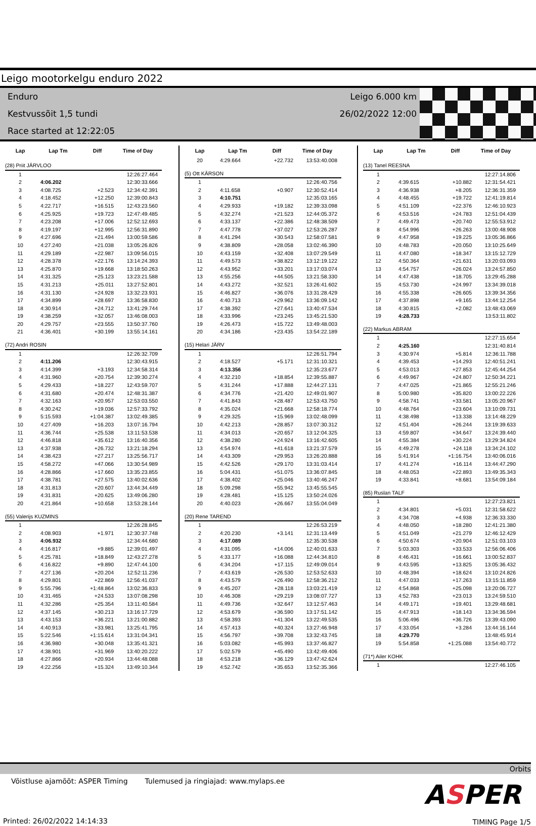Leigo mootorkelgu enduro 2022
Enduro
Kestvussõit 1,5 tundi
Race started at 12:22:05
Leigo 6.000 km
26/02/2022 12:00
| Lap | Lap Tm | Diff | Time of Day |
| --- | --- | --- | --- |
| (28) Priit JÄRVLOO | | | |
| 1 | | | 12:26:27.464 |
| 2 | 4:06.202 | | 12:30:33.666 |
| 3 | 4:08.725 | +2.523 | 12:34:42.391 |
| 4 | 4:18.452 | +12.250 | 12:39:00.843 |
| 5 | 4:22.717 | +16.515 | 12:43:23.560 |
| 6 | 4:25.925 | +19.723 | 12:47:49.485 |
| 7 | 4:23.208 | +17.006 | 12:52:12.693 |
| 8 | 4:19.197 | +12.995 | 12:56:31.890 |
| 9 | 4:27.696 | +21.494 | 13:00:59.586 |
| 10 | 4:27.240 | +21.038 | 13:05:26.826 |
| 11 | 4:29.189 | +22.987 | 13:09:56.015 |
| 12 | 4:28.378 | +22.176 | 13:14:24.393 |
| 13 | 4:25.870 | +19.668 | 13:18:50.263 |
| 14 | 4:31.325 | +25.123 | 13:23:21.588 |
| 15 | 4:31.213 | +25.011 | 13:27:52.801 |
| 16 | 4:31.130 | +24.928 | 13:32:23.931 |
| 17 | 4:34.899 | +28.697 | 13:36:58.830 |
| 18 | 4:30.914 | +24.712 | 13:41:29.744 |
| 19 | 4:38.259 | +32.057 | 13:46:08.003 |
| 20 | 4:29.757 | +23.555 | 13:50:37.760 |
| 21 | 4:36.401 | +30.199 | 13:55:14.161 |
| (72) Andri ROSIN | | | |
| 1 | | | 12:26:32.709 |
| 2 | 4:11.206 | | 12:30:43.915 |
| 3 | 4:14.399 | +3.193 | 12:34:58.314 |
| 4 | 4:31.960 | +20.754 | 12:39:30.274 |
| 5 | 4:29.433 | +18.227 | 12:43:59.707 |
| 6 | 4:31.680 | +20.474 | 12:48:31.387 |
| 7 | 4:32.163 | +20.957 | 12:53:03.550 |
| 8 | 4:30.242 | +19.036 | 12:57:33.792 |
| 9 | 5:15.593 | +1:04.387 | 13:02:49.385 |
| 10 | 4:27.409 | +16.203 | 13:07:16.794 |
| 11 | 4:36.744 | +25.538 | 13:11:53.538 |
| 12 | 4:46.818 | +35.612 | 13:16:40.356 |
| 13 | 4:37.938 | +26.732 | 13:21:18.294 |
| 14 | 4:38.423 | +27.217 | 13:25:56.717 |
| 15 | 4:58.272 | +47.066 | 13:30:54.989 |
| 16 | 4:28.866 | +17.660 | 13:35:23.855 |
| 17 | 4:38.781 | +27.575 | 13:40:02.636 |
| 18 | 4:31.813 | +20.607 | 13:44:34.449 |
| 19 | 4:31.831 | +20.625 | 13:49:06.280 |
| 20 | 4:21.864 | +10.658 | 13:53:28.144 |
| (55) Valerijs KUZMINS | | | |
| 1 | | | 12:26:28.845 |
| 2 | 4:08.903 | +1.971 | 12:30:37.748 |
| 3 | 4:06.932 | | 12:34:44.680 |
| 4 | 4:16.817 | +9.885 | 12:39:01.497 |
| 5 | 4:25.781 | +18.849 | 12:43:27.278 |
| 6 | 4:16.822 | +9.890 | 12:47:44.100 |
| 7 | 4:27.136 | +20.204 | 12:52:11.236 |
| 8 | 4:29.801 | +22.869 | 12:56:41.037 |
| 9 | 5:55.796 | +1:48.864 | 13:02:36.833 |
| 10 | 4:31.465 | +24.533 | 13:07:08.298 |
| 11 | 4:32.286 | +25.354 | 13:11:40.584 |
| 12 | 4:37.145 | +30.213 | 13:16:17.729 |
| 13 | 4:43.153 | +36.221 | 13:21:00.882 |
| 14 | 4:40.913 | +33.981 | 13:25:41.795 |
| 15 | 5:22.546 | +1:15.614 | 13:31:04.341 |
| 16 | 4:36.980 | +30.048 | 13:35:41.321 |
| 17 | 4:38.901 | +31.969 | 13:40:20.222 |
| 18 | 4:27.866 | +20.934 | 13:44:48.088 |
| 19 | 4:22.256 | +15.324 | 13:49:10.344 |
| Lap | Lap Tm | Diff | Time of Day |
| --- | --- | --- | --- |
| 20 | 4:29.664 | +22.732 | 13:53:40.008 |
| (5) Ott KÄRSON | | | |
| 1 | | | 12:26:40.756 |
| 2 | 4:11.658 | +0.907 | 12:30:52.414 |
| 3 | 4:10.751 | | 12:35:03.165 |
| 4 | 4:29.933 | +19.182 | 12:39:33.098 |
| 5 | 4:32.274 | +21.523 | 12:44:05.372 |
| 6 | 4:33.137 | +22.386 | 12:48:38.509 |
| 7 | 4:47.778 | +37.027 | 12:53:26.287 |
| 8 | 4:41.294 | +30.543 | 12:58:07.581 |
| 9 | 4:38.809 | +28.058 | 13:02:46.390 |
| 10 | 4:43.159 | +32.408 | 13:07:29.549 |
| 11 | 4:49.573 | +38.822 | 13:12:19.122 |
| 12 | 4:43.952 | +33.201 | 13:17:03.074 |
| 13 | 4:55.256 | +44.505 | 13:21:58.330 |
| 14 | 4:43.272 | +32.521 | 13:26:41.602 |
| 15 | 4:46.827 | +36.076 | 13:31:28.429 |
| 16 | 4:40.713 | +29.962 | 13:36:09.142 |
| 17 | 4:38.392 | +27.641 | 13:40:47.534 |
| 18 | 4:33.996 | +23.245 | 13:45:21.530 |
| 19 | 4:26.473 | +15.722 | 13:49:48.003 |
| 20 | 4:34.186 | +23.435 | 13:54:22.189 |
| (15) Helari JÄRV | | | |
| 1 | | | 12:26:51.794 |
| 2 | 4:18.527 | +5.171 | 12:31:10.321 |
| 3 | 4:13.356 | | 12:35:23.677 |
| 4 | 4:32.210 | +18.854 | 12:39:55.887 |
| 5 | 4:31.244 | +17.888 | 12:44:27.131 |
| 6 | 4:34.776 | +21.420 | 12:49:01.907 |
| 7 | 4:41.843 | +28.487 | 12:53:43.750 |
| 8 | 4:35.024 | +21.668 | 12:58:18.774 |
| 9 | 4:29.325 | +15.969 | 13:02:48.099 |
| 10 | 4:42.213 | +28.857 | 13:07:30.312 |
| 11 | 4:34.013 | +20.657 | 13:12:04.325 |
| 12 | 4:38.280 | +24.924 | 13:16:42.605 |
| 13 | 4:54.974 | +41.618 | 13:21:37.579 |
| 14 | 4:43.309 | +29.953 | 13:26:20.888 |
| 15 | 4:42.526 | +29.170 | 13:31:03.414 |
| 16 | 5:04.431 | +51.075 | 13:36:07.845 |
| 17 | 4:38.402 | +25.046 | 13:40:46.247 |
| 18 | 5:09.298 | +55.942 | 13:45:55.545 |
| 19 | 4:28.481 | +15.125 | 13:50:24.026 |
| 20 | 4:40.023 | +26.667 | 13:55:04.049 |
| (20) Rene TAREND | | | |
| 1 | | | 12:26:53.219 |
| 2 | 4:20.230 | +3.141 | 12:31:13.449 |
| 3 | 4:17.089 | | 12:35:30.538 |
| 4 | 4:31.095 | +14.006 | 12:40:01.633 |
| 5 | 4:33.177 | +16.088 | 12:44:34.810 |
| 6 | 4:34.204 | +17.115 | 12:49:09.014 |
| 7 | 4:43.619 | +26.530 | 12:53:52.633 |
| 8 | 4:43.579 | +26.490 | 12:58:36.212 |
| 9 | 4:45.207 | +28.118 | 13:03:21.419 |
| 10 | 4:46.308 | +29.219 | 13:08:07.727 |
| 11 | 4:49.736 | +32.647 | 13:12:57.463 |
| 12 | 4:53.679 | +36.590 | 13:17:51.142 |
| 13 | 4:58.393 | +41.304 | 13:22:49.535 |
| 14 | 4:57.413 | +40.324 | 13:27:46.948 |
| 15 | 4:56.797 | +39.708 | 13:32:43.745 |
| 16 | 5:03.082 | +45.993 | 13:37:46.827 |
| 17 | 5:02.579 | +45.490 | 13:42:49.406 |
| 18 | 4:53.218 | +36.129 | 13:47:42.624 |
| 19 | 4:52.742 | +35.653 | 13:52:35.366 |
| Lap | Lap Tm | Diff | Time of Day |
| --- | --- | --- | --- |
| (13) Tanel REESNA | | | |
| 1 | | | 12:27:14.806 |
| 2 | 4:39.615 | +10.882 | 12:31:54.421 |
| 3 | 4:36.938 | +8.205 | 12:36:31.359 |
| 4 | 4:48.455 | +19.722 | 12:41:19.814 |
| 5 | 4:51.109 | +22.376 | 12:46:10.923 |
| 6 | 4:53.516 | +24.783 | 12:51:04.439 |
| 7 | 4:49.473 | +20.740 | 12:55:53.912 |
| 8 | 4:54.996 | +26.263 | 13:00:48.908 |
| 9 | 4:47.958 | +19.225 | 13:05:36.866 |
| 10 | 4:48.783 | +20.050 | 13:10:25.649 |
| 11 | 4:47.080 | +18.347 | 13:15:12.729 |
| 12 | 4:50.364 | +21.631 | 13:20:03.093 |
| 13 | 4:54.757 | +26.024 | 13:24:57.850 |
| 14 | 4:47.438 | +18.705 | 13:29:45.288 |
| 15 | 4:53.730 | +24.997 | 13:34:39.018 |
| 16 | 4:55.338 | +26.605 | 13:39:34.356 |
| 17 | 4:37.898 | +9.165 | 13:44:12.254 |
| 18 | 4:30.815 | +2.082 | 13:48:43.069 |
| 19 | 4:28.733 | | 13:53:11.802 |
| (22) Markus ABRAM | | | |
| 1 | | | 12:27:15.654 |
| 2 | 4:25.160 | | 12:31:40.814 |
| 3 | 4:30.974 | +5.814 | 12:36:11.788 |
| 4 | 4:39.453 | +14.293 | 12:40:51.241 |
| 5 | 4:53.013 | +27.853 | 12:45:44.254 |
| 6 | 4:49.967 | +24.807 | 12:50:34.221 |
| 7 | 4:47.025 | +21.865 | 12:55:21.246 |
| 8 | 5:00.980 | +35.820 | 13:00:22.226 |
| 9 | 4:58.741 | +33.581 | 13:05:20.967 |
| 10 | 4:48.764 | +23.604 | 13:10:09.731 |
| 11 | 4:38.498 | +13.338 | 13:14:48.229 |
| 12 | 4:51.404 | +26.244 | 13:19:39.633 |
| 13 | 4:59.807 | +34.647 | 13:24:39.440 |
| 14 | 4:55.384 | +30.224 | 13:29:34.824 |
| 15 | 4:49.278 | +24.118 | 13:34:24.102 |
| 16 | 5:41.914 | +1:16.754 | 13:40:06.016 |
| 17 | 4:41.274 | +16.114 | 13:44:47.290 |
| 18 | 4:48.053 | +22.893 | 13:49:35.343 |
| 19 | 4:33.841 | +8.681 | 13:54:09.184 |
| (85) Ruslan TALF | | | |
| 1 | | | 12:27:23.821 |
| 2 | 4:34.801 | +5.031 | 12:31:58.622 |
| 3 | 4:34.708 | +4.938 | 12:36:33.330 |
| 4 | 4:48.050 | +18.280 | 12:41:21.380 |
| 5 | 4:51.049 | +21.279 | 12:46:12.429 |
| 6 | 4:50.674 | +20.904 | 12:51:03.103 |
| 7 | 5:03.303 | +33.533 | 12:56:06.406 |
| 8 | 4:46.431 | +16.661 | 13:00:52.837 |
| 9 | 4:43.595 | +13.825 | 13:05:36.432 |
| 10 | 4:48.394 | +18.624 | 13:10:24.826 |
| 11 | 4:47.033 | +17.263 | 13:15:11.859 |
| 12 | 4:54.868 | +25.098 | 13:20:06.727 |
| 13 | 4:52.783 | +23.013 | 13:24:59.510 |
| 14 | 4:49.171 | +19.401 | 13:29:48.681 |
| 15 | 4:47.913 | +18.143 | 13:34:36.594 |
| 16 | 5:06.496 | +36.726 | 13:39:43.090 |
| 17 | 4:33.054 | +3.284 | 13:44:16.144 |
| 18 | 4:29.770 | | 13:48:45.914 |
| 19 | 5:54.858 | +1:25.088 | 13:54:40.772 |
| (71*) Ailer KOHK | | | |
| 1 | | | 12:27:46.105 |
Orbits
Võistluse ajamõõt: ASPER Timing Tulemused ja ringiajad: www.mylaps.ee
ASPER
Printed: 26/02/2022 14:14:33 TIMING Page 1/5